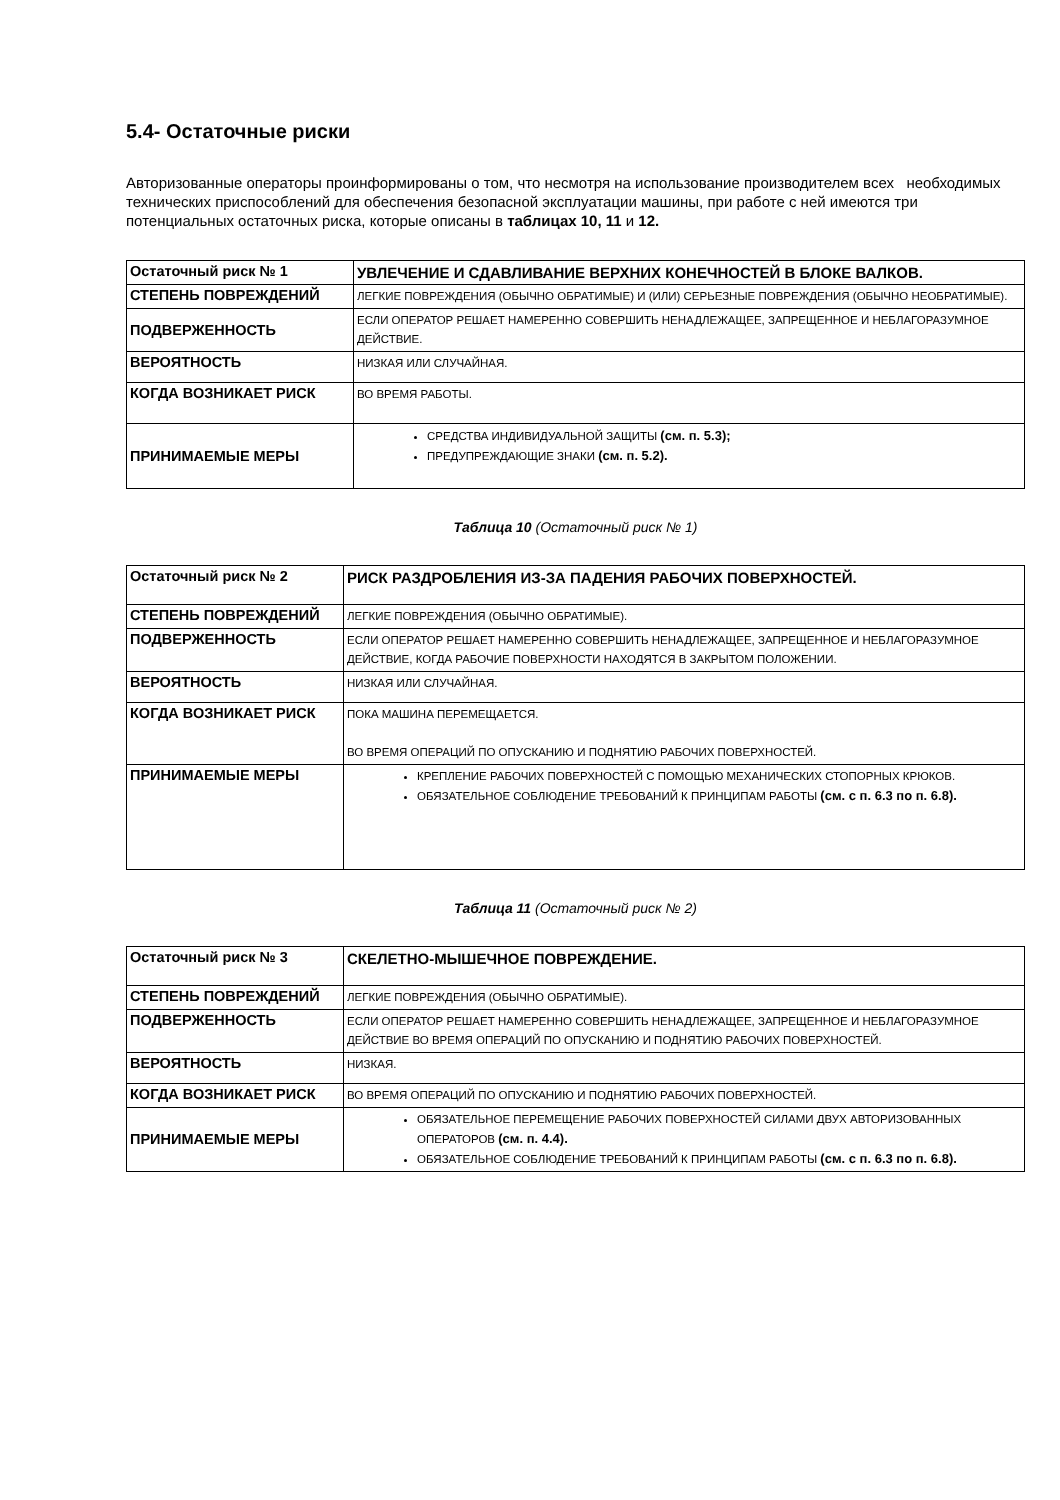5.4- Остаточные риски
Авторизованные операторы проинформированы о том, что несмотря на использование производителем всех необходимых технических приспособлений для обеспечения безопасной эксплуатации машины, при работе с ней имеются три потенциальных остаточных риска, которые описаны в таблицах 10, 11 и 12.
| Остаточный риск № 1 | УВЛЕЧЕНИЕ И СДАВЛИВАНИЕ ВЕРХНИХ КОНЕЧНОСТЕЙ В БЛОКЕ ВАЛКОВ. |
| СТЕПЕНЬ ПОВРЕЖДЕНИЙ | ЛЕГКИЕ ПОВРЕЖДЕНИЯ (ОБЫЧНО ОБРАТИМЫЕ) И (ИЛИ) СЕРЬЕЗНЫЕ ПОВРЕЖДЕНИЯ (ОБЫЧНО НЕОБРАТИМЫЕ). |
| ПОДВЕРЖЕННОСТЬ | ЕСЛИ ОПЕРАТОР РЕШАЕТ НАМЕРЕННО СОВЕРШИТЬ НЕНАДЛЕЖАЩЕЕ, ЗАПРЕЩЕННОЕ И НЕБЛАГОРАЗУМНОЕ ДЕЙСТВИЕ. |
| ВЕРОЯТНОСТЬ | НИЗКАЯ ИЛИ СЛУЧАЙНАЯ. |
| КОГДА ВОЗНИКАЕТ РИСК | ВО ВРЕМЯ РАБОТЫ. |
| ПРИНИМАЕМЫЕ МЕРЫ | СРЕДСТВА ИНДИВИДУАЛЬНОЙ ЗАЩИТЫ (см. п. 5.3); ПРЕДУПРЕЖДАЮЩИЕ ЗНАКИ (см. п. 5.2). |
Таблица 10 (Остаточный риск № 1)
| Остаточный риск № 2 | РИСК РАЗДРОБЛЕНИЯ ИЗ-ЗА ПАДЕНИЯ РАБОЧИХ ПОВЕРХНОСТЕЙ. |
| СТЕПЕНЬ ПОВРЕЖДЕНИЙ | ЛЕГКИЕ ПОВРЕЖДЕНИЯ (ОБЫЧНО ОБРАТИМЫЕ). |
| ПОДВЕРЖЕННОСТЬ | ЕСЛИ ОПЕРАТОР РЕШАЕТ НАМЕРЕННО СОВЕРШИТЬ НЕНАДЛЕЖАЩЕЕ, ЗАПРЕЩЕННОЕ И НЕБЛАГОРАЗУМНОЕ ДЕЙСТВИЕ, КОГДА РАБОЧИЕ ПОВЕРХНОСТИ НАХОДЯТСЯ В ЗАКРЫТОМ ПОЛОЖЕНИИ. |
| ВЕРОЯТНОСТЬ | НИЗКАЯ ИЛИ СЛУЧАЙНАЯ. |
| КОГДА ВОЗНИКАЕТ РИСК | ПОКА МАШИНА ПЕРЕМЕЩАЕТСЯ. ВО ВРЕМЯ ОПЕРАЦИЙ ПО ОПУСКАНИЮ И ПОДНЯТИЮ РАБОЧИХ ПОВЕРХНОСТЕЙ. |
| ПРИНИМАЕМЫЕ МЕРЫ | КРЕПЛЕНИЕ РАБОЧИХ ПОВЕРХНОСТЕЙ С ПОМОЩЬЮ МЕХАНИЧЕСКИХ СТОПОРНЫХ КРЮКОВ. ОБЯЗАТЕЛЬНОЕ СОБЛЮДЕНИЕ ТРЕБОВАНИЙ К ПРИНЦИПАМ РАБОТЫ (см. с п. 6.3 по п. 6.8). |
Таблица 11 (Остаточный риск № 2)
| Остаточный риск № 3 | СКЕЛЕТНО-МЫШЕЧНОЕ ПОВРЕЖДЕНИЕ. |
| СТЕПЕНЬ ПОВРЕЖДЕНИЙ | ЛЕГКИЕ ПОВРЕЖДЕНИЯ (ОБЫЧНО ОБРАТИМЫЕ). |
| ПОДВЕРЖЕННОСТЬ | ЕСЛИ ОПЕРАТОР РЕШАЕТ НАМЕРЕННО СОВЕРШИТЬ НЕНАДЛЕЖАЩЕЕ, ЗАПРЕЩЕННОЕ И НЕБЛАГОРАЗУМНОЕ ДЕЙСТВИЕ ВО ВРЕМЯ ОПЕРАЦИЙ ПО ОПУСКАНИЮ И ПОДНЯТИЮ РАБОЧИХ ПОВЕРХНОСТЕЙ. |
| ВЕРОЯТНОСТЬ | НИЗКАЯ. |
| КОГДА ВОЗНИКАЕТ РИСК | ВО ВРЕМЯ ОПЕРАЦИЙ ПО ОПУСКАНИЮ И ПОДНЯТИЮ РАБОЧИХ ПОВЕРХНОСТЕЙ. |
| ПРИНИМАЕМЫЕ МЕРЫ | ОБЯЗАТЕЛЬНОЕ ПЕРЕМЕЩЕНИЕ РАБОЧИХ ПОВЕРХНОСТЕЙ СИЛАМИ ДВУХ АВТОРИЗОВАННЫХ ОПЕРАТОРОВ (см. п. 4.4). ОБЯЗАТЕЛЬНОЕ СОБЛЮДЕНИЕ ТРЕБОВАНИЙ К ПРИНЦИПАМ РАБОТЫ (см. с п. 6.3 по п. 6.8). |